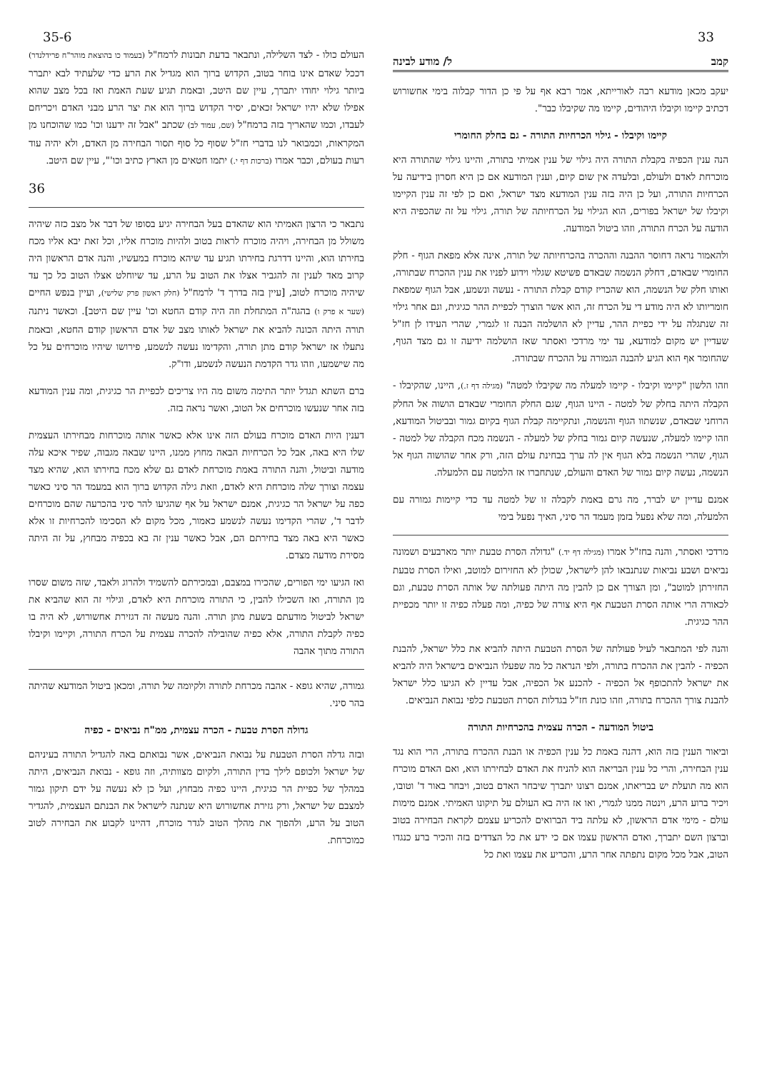33 35-6
קמב ל/ מודע לבינה
יעקב מכאן מודעא רבה לאורייתא, אמר רבא אף על פי כן הדור קבלוה בימי אחשורוש דכתיב קיימו וקיבלו היהודים, קיימו מה שקיבלו כבר".
קיימו וקיבלו - גילוי הכרחיות התורה - גם בחלק החומרי
הנה ענין הכפיה בקבלת התורה היה גילוי של ענין אמיתי בתורה, והיינו גילוי שהתורה היא מוכרחת לאדם ולעולם, ובלעדה אין שום קיום, וענין המודעא אם כן היא חסרון בידיעה על הכרחיות התורה, ועל כן היה בזה ענין המודעא מצד ישראל, ואם כן לפי זה ענין הקיימו וקיבלו של ישראל בפורים, הוא הגילוי על הכרחיותה של תורה, גילוי על זה שהכפיה היא הודעה על הכרח התורה, וזהו ביטול המודעה.
ולהאמור נראה דחוסר ההבנה וההכרה בהכרחיותה של תורה, אינה אלא מפאת הגוף - חלק החומרי שבאדם, דחלק הנשמה שבאדם פשיטא שגלוי וידוע לפניו את ענין ההכרח שבתורה, ואותו חלק של הנשמה, הוא שהכריז קודם קבלת התורה - נעשה ונשמע, אבל הגוף שמפאת חומריותו לא היה מודע די על הכרח זה, הוא אשר הוצרך לכפיית ההר כגיגית, וגם אחר גילוי זה שנתגלה על ידי כפיית ההר, עדיין לא הושלמה הבנה זו לגמרי, שהרי העידו לן חז"ל שעדיין יש מקום למודעא, עד ימי מרדכי ואסתר שאז הושלמה ידיעה זו גם מצד הגוף, שהחומר אף הוא הגיע להבנה הגמורה על ההכרח שבתורה.
וזהו הלשון "קיימו וקיבלו - קיימו למעלה מה שקיבלו למטה" (מגילה דף ז.), היינו, שהקיבלו - הקבלה היתה בחלק של למטה - היינו הגוף, שגם החלק החומרי שבאדם הושוה אל החלק הרוחני שבאדם, שנשתוו הגוף והנשמה, ונתקיימה קבלת הגוף בקיום גמור ובביטול המודעא, וזהו קיימו למעלה, שנעשה קיום גמור בחלק של למעלה - הנשמה מכח הקבלה של למטה - הגוף, שהרי הנשמה בלא הגוף אין לה ערך בבחינת עולם הזה, ורק אחר שהושוה הגוף אל הנשמה, נעשה קיום גמור של האדם והעולם, שנתחברו אז הלמטה עם הלמעלה.
אמנם עדיין יש לברר, מה גרם באמת לקבלה זו של למטה עד כדי קיימות גמורה עם הלמעלה, ומה שלא נפעל בזמן מעמד הר סיני, האיך נפעל בימי
מרדכי ואסתר, והנה בחז"ל אמרו (מגילה דף יד.) "גדולה הסרת טבעת יותר מארבעים ושמונה נביאים ושבע נביאות שנתנבאו להן לישראל, שכולן לא החזירום למוטב, ואילו הסרת טבעת החזירתן למוטב", ומן הצורך אם כן להבין מה היתה פעולתה של אותה הסרת טבעת, וגם לכאורה הרי אותה הסרת הטבעת אף היא צורה של כפיה, ומה פעלה כפיה זו יותר מכפיית ההר כגיגית.
והנה לפי המתבאר לעיל פעולתה של הסרת הטבעת היתה להביא את כלל ישראל, להבנת הכפיה - להבין את ההכרח בתורה, ולפי הנראה כל מה שפעלו הנביאים בישראל היה להביא את ישראל להתכופף אל הכפיה - להכנע אל הכפיה, אבל עדיין לא הגיעו כלל ישראל להבנת צורך ההכרח בתורה, וזהו כונת חז"ל בגדלות הסרת הטבעת כלפי נבואת הנביאים.
ביטול המודעה - הכרה עצמית בהכרחיות התורה
וביאור הענין בזה הוא, דהנה באמת כל ענין הכפיה או הבנת ההכרח בתורה, הרי הוא נגד ענין הבחירה, והרי כל ענין הבריאה הוא להניח את האדם לבחירתו הוא, ואם האדם מוכרח הוא מה תועלת יש בבריאתו, אמנם רצונו יתברך שיבחר האדם בטוב, ויבחר באור ד' וטובו, ויכיר ברוע הרע, וינטה ממנו לגמרי, ואו אז היה בא העולם על תיקונו האמיתי. אמנם מימות עולם - מימי אדם הראשון, לא עלתה ביד הברואים להכריע עצמם לקראת הבחירה בטוב וברצון השם יתברך, ואדם הראשון עצמו אם כי ידע את כל הצדדים בזה והכיר ברע כנגדו הטוב, אבל מכל מקום נתפתה אחר הרע, והכריע את עצמו ואת כל
העולם כולו - לצד השלילה, ונתבאר בדעת תבונות לרמח"ל (בעמוד כו בהוצאת מוהר"ח פרידלנדר) דככל שאדם אינו בוחר בטוב, הקדוש ברוך הוא מגדיל את הרע כדי שלעתיד לבא יתברר ביותר גילוי יחודו יתברך, עיין שם היטב, ובאמת תגיע שעת האמת ואז בכל מצב שהוא אפילו שלא יהיו ישראל זכאים, יסיר הקדוש ברוך הוא את יצר הרע מבני האדם ויכריחם לעבדו, וכמו שהאריך בזה ברמח"ל (שם, עמוד לב) שכתב "אבל זה ידענו וכו' כמו שהוכחנו מן המקראות, וכמבואר לנו בדברי חז"ל שסוף כל סוף תסור הבחירה מן האדם, ולא יהיה עוד רעות בעולם, וכבר אמרו (ברכות דף י.) יתמו חטאים מן הארץ כתיב וכו'", עיין שם היטב.
36
נתבאר כי הרצון האמיתי הוא שהאדם בעל הבחירה יגיע בסופו של דבר אל מצב כזה שיהיה משולל מן הבחירה, ויהיה מוכרח לראות בטוב ולהיות מוכרח אליו, וכל זאת יבא אליו מכח בחירתו הוא, והיינו דדרגת בחירתו תגיע עד שיהא מוכרח במעשיו, והנה אדם הראשון היה קרוב מאד לענין זה להגביר אצלו את הטוב על הרע, עד שיוחלט אצלו הטוב כל כך עד שיהיה מוכרח לטוב, [עיין בזה בדרך ד' לרמח"ל (חלק ראשון פרק שלישי), ועיין בנפש החיים (שער א פרק ו) בהגה"ה המתחלת וזה היה קודם החטא וכו' עיין שם היטב]. וכאשר ניתנה תורה היתה הכונה להביא את ישראל לאותו מצב של אדם הראשון קודם החטא, ובאמת נתעלו אז ישראל קודם מתן תורה, והקדימו נעשה לנשמע, פירושו שיהיו מוכרחים על כל מה שישמעו, וזהו גדר הקדמת הנעשה לנשמע, ודו"ק.
ברם השתא תגדל יותר התימה משום מה היו צריכים לכפיית הר כגיגית, ומה ענין המודעא בזה אחר שנעשו מוכרחים אל הטוב, ואשר נראה בזה.
דענין היות האדם מוכרח בעולם הזה אינו אלא כאשר אותה מוכרחות מבחירתו העצמית שלו היא באה, אבל כל הכרחיות הבאה מחוץ ממנו, היינו שבאה מגבוה, שפיר איכא עלה מודעה וביטול, והנה התורה באמת מוכרחת לאדם גם שלא מכח בחירתו הוא, שהיא מצד עצמה וצורך שלה מוכרחת היא לאדם, וזאת גילה הקדוש ברוך הוא במעמד הר סיני כאשר כפה על ישראל הר כגיגית, אמנם ישראל על אף שהגיעו להר סיני בהכרעה שהם מוכרחים לדבר ד', שהרי הקדימו נעשה לנשמע כאמור, מכל מקום לא הסכימו להכרחיות זו אלא כאשר היא באה מצד בחירתם הם, אבל כאשר ענין זה בא בכפיה מבחוץ, על זה היתה מסירת מודעה מצדם.
ואז הגיעו ימי הפורים, שהכירו במצבם, ובמכירתם להשמיד ולהרוג ולאבד, שזה משום שסרו מן התורה, ואז השכילו להבין, כי התורה מוכרחת היא לאדם, וגילוי זה הוא שהביא את ישראל לביטול מודעתם בשעת מתן תורה. והנה מעשה זה דגזירת אחשורוש, לא היה בו כפיה לקבלת התורה, אלא כפיה שהובילה להכרה עצמית על הכרח התורה, וקיימו וקיבלו התורה מתוך אהבה
גמורה, שהיא גופא - אהבה מכרחת לתורה ולקיומה של תורה, ומכאן ביטול המודעא שהיתה בהר סיני.
גדולה הסרת טבעת - הכרה עצמית, ממ"ח נביאים - כפיה
ובזה גדלה הסרת הטבעת על נבואת הנביאים, אשר נבואתם באה להגדיל התורה בעיניהם של ישראל ולכופם לילך בדין התורה, ולקיום מצוותיה, וזה גופא - נבואת הנביאים, היתה במהלך של כפיית הר כגיגית, היינו כפיה מבחוץ, ועל כן לא נעשה על ידם תיקון גמור למצבם של ישראל, ורק גזירת אחשורוש היא שנתנה לישראל את הבנתם העצמית, להגדיר הטוב על הרע, ולהפוך את מהלך הטוב לגדר מוכרח, דהיינו לקבוע את הבחירה לטוב כמוכרחת.